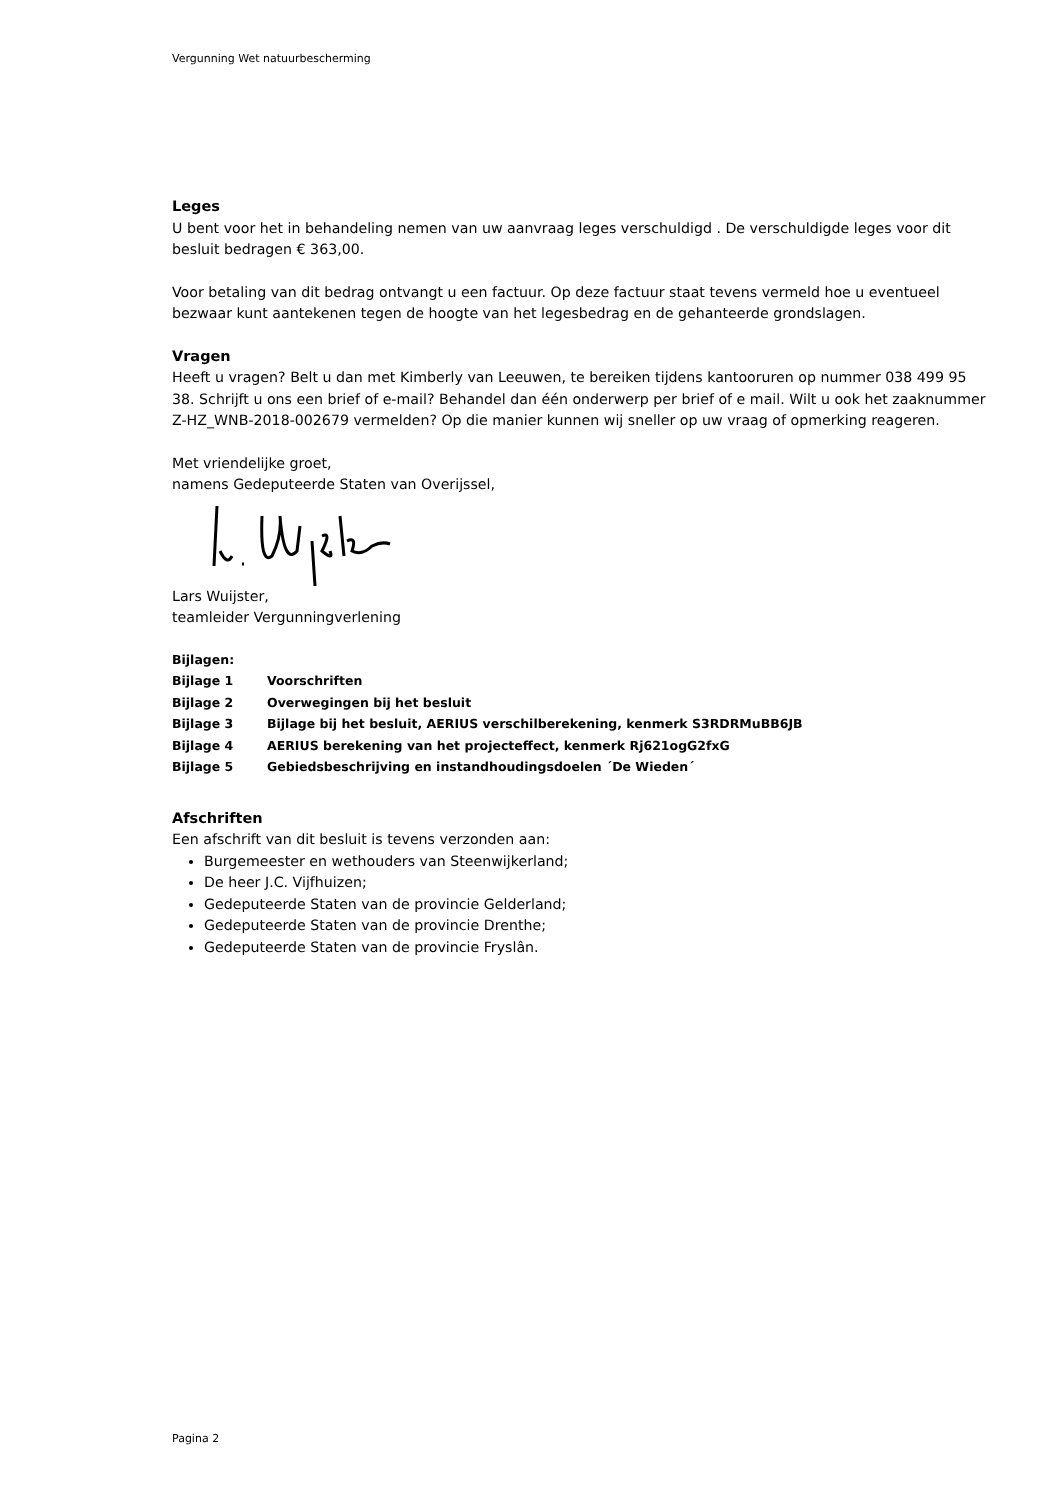Vergunning Wet natuurbescherming
Leges
U bent voor het in behandeling nemen van uw aanvraag leges verschuldigd . De verschuldigde leges voor dit besluit bedragen € 363,00.
Voor betaling van dit bedrag ontvangt u een factuur. Op deze factuur staat tevens vermeld hoe u eventueel bezwaar kunt aantekenen tegen de hoogte van het legesbedrag en de gehanteerde grondslagen.
Vragen
Heeft u vragen? Belt u dan met Kimberly van Leeuwen, te bereiken tijdens kantooruren op nummer 038 499 95 38. Schrijft u ons een brief of e-mail? Behandel dan één onderwerp per brief of e mail. Wilt u ook het zaaknummer Z-HZ_WNB-2018-002679 vermelden? Op die manier kunnen wij sneller op uw vraag of opmerking reageren.
Met vriendelijke groet,
namens Gedeputeerde Staten van Overijssel,
Lars Wuijster,
teamleider Vergunningverlening
Bijlagen:
Bijlage 1 Voorschriften
Bijlage 2 Overwegingen bij het besluit
Bijlage 3 Bijlage bij het besluit, AERIUS verschilberekening, kenmerk S3RDRMuBB6JB
Bijlage 4 AERIUS berekening van het projecteffect, kenmerk Rj621ogG2fxG
Bijlage 5 Gebiedsbeschrijving en instandhoudingsdoelen ´De Wieden´
Afschriften
Een afschrift van dit besluit is tevens verzonden aan:
Burgemeester en wethouders van Steenwijkerland;
De heer J.C. Vijfhuizen;
Gedeputeerde Staten van de provincie Gelderland;
Gedeputeerde Staten van de provincie Drenthe;
Gedeputeerde Staten van de provincie Fryslân.
Pagina 2